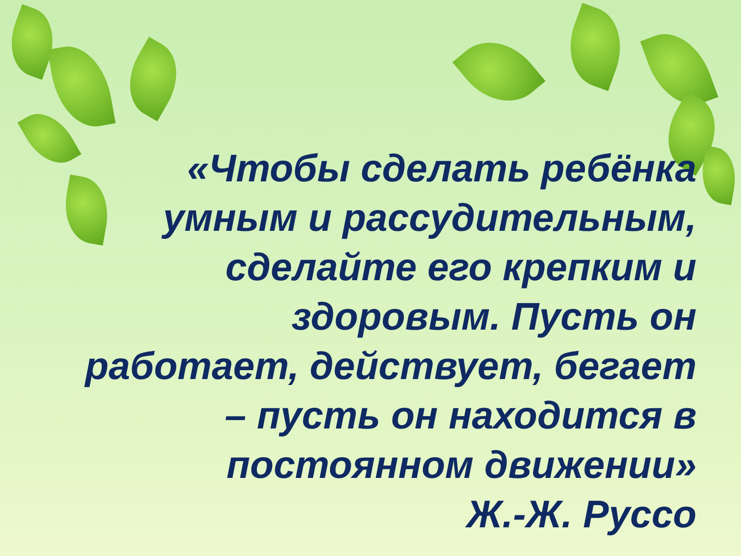«Чтобы сделать ребёнка умным и рассудительным, сделайте его крепким и здоровым. Пусть он работает, действует, бегает – пусть он находится в постоянном движении»
Ж.-Ж. Руссо